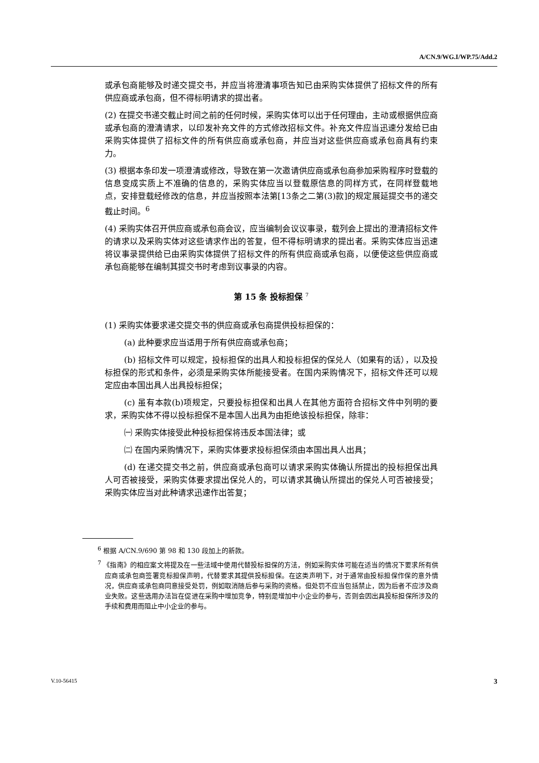A/CN.9/WG.I/WP.75/Add.2
或承包商能够及时递交提交书，并应当将澄清事项告知已由采购实体提供了招标文件的所有供应商或承包商，但不得标明请求的提出者。
(2) 在提交书递交截止时间之前的任何时候，采购实体可以出于任何理由，主动或根据供应商或承包商的澄清请求，以印发补充文件的方式修改招标文件。补充文件应当迅速分发给已由采购实体提供了招标文件的所有供应商或承包商，并应当对这些供应商或承包商具有约束力。
(3) 根据本条印发一项澄清或修改，导致在第一次邀请供应商或承包商参加采购程序时登载的信息变成实质上不准确的信息的，采购实体应当以登载原信息的同样方式，在同样登载地点，安排登载经修改的信息，并应当按照本法第[13条之二第(3)款]的规定展延提交书的递交截止时间。<sup>6</sup>
(4) 采购实体召开供应商或承包商会议，应当编制会议议事录，载列会上提出的澄清招标文件的请求以及采购实体对这些请求作出的答复，但不得标明请求的提出者。采购实体应当迅速将议事录提供给已由采购实体提供了招标文件的所有供应商或承包商，以便使这些供应商或承包商能够在编制其提交书时考虑到议事录的内容。
第 15 条 投标担保 <sup>7</sup>
(1) 采购实体要求递交提交书的供应商或承包商提供投标担保的：
(a) 此种要求应当适用于所有供应商或承包商；
(b) 招标文件可以规定，投标担保的出具人和投标担保的保兑人（如果有的话），以及投标担保的形式和条件，必须是采购实体所能接受者。在国内采购情况下，招标文件还可以规定应由本国出具人出具投标担保；
(c) 虽有本款(b)项规定，只要投标担保和出具人在其他方面符合招标文件中列明的要求，采购实体不得以投标担保不是本国人出具为由拒绝该投标担保，除非：
㈠ 采购实体接受此种投标担保将违反本国法律；或
㈡ 在国内采购情况下，采购实体要求投标担保须由本国出具人出具；
(d) 在递交提交书之前，供应商或承包商可以请求采购实体确认所提出的投标担保出具人可否被接受，采购实体要求提出保兑人的，可以请求其确认所提出的保兑人可否被接受；采购实体应当对此种请求迅速作出答复；
<sup>6</sup> 根据 A/CN.9/690 第 98 和 130 段加上的新款。
<sup>7</sup> 《指南》的相应案文将提及在一些法域中使用代替投标担保的方法，例如采购实体可能在适当的情况下要求所有供应商或承包商签署竞标担保声明，代替要求其提供投标担保。在这类声明下，对于通常由投标担保作保的意外情况，供应商或承包商同意接受处罚，例如取消随后参与采购的资格。但处罚不应当包括禁止，因为后者不应涉及商业失败。这些选用办法旨在促进在采购中增加竞争，特别是增加中小企业的参与，否则会因出具投标担保所涉及的手续和费用而阻止中小企业的参与。
V.10-56415 3